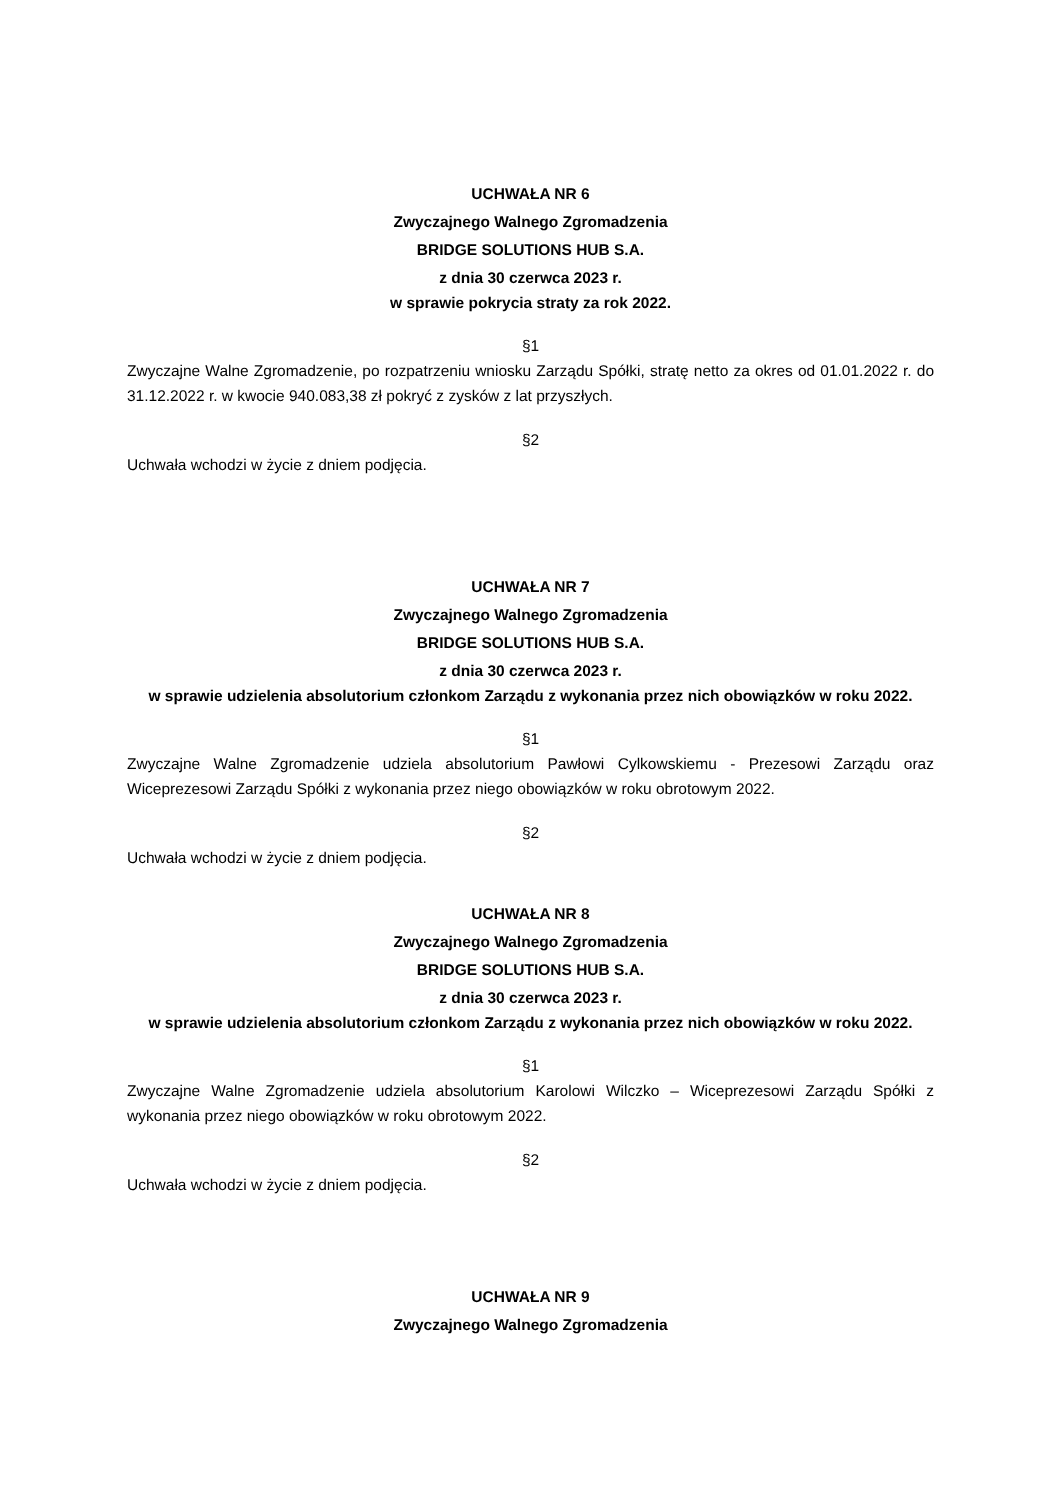UCHWAŁA NR 6
Zwyczajnego Walnego Zgromadzenia
BRIDGE SOLUTIONS HUB S.A.
z dnia 30 czerwca 2023 r.
w sprawie pokrycia straty za rok 2022.
§1
Zwyczajne Walne Zgromadzenie, po rozpatrzeniu wniosku Zarządu Spółki, stratę netto za okres od 01.01.2022 r. do 31.12.2022 r. w kwocie 940.083,38 zł pokryć z zysków z lat przyszłych.
§2
Uchwała wchodzi w życie z dniem podjęcia.
UCHWAŁA NR 7
Zwyczajnego Walnego Zgromadzenia
BRIDGE SOLUTIONS HUB S.A.
z dnia 30 czerwca 2023 r.
w sprawie udzielenia absolutorium członkom Zarządu z wykonania przez nich obowiązków w roku 2022.
§1
Zwyczajne Walne Zgromadzenie udziela absolutorium Pawłowi Cylkowskiemu - Prezesowi Zarządu oraz Wiceprezesowi Zarządu Spółki z wykonania przez niego obowiązków w roku obrotowym 2022.
§2
Uchwała wchodzi w życie z dniem podjęcia.
UCHWAŁA NR 8
Zwyczajnego Walnego Zgromadzenia
BRIDGE SOLUTIONS HUB S.A.
z dnia 30 czerwca 2023 r.
w sprawie udzielenia absolutorium członkom Zarządu z wykonania przez nich obowiązków w roku 2022.
§1
Zwyczajne Walne Zgromadzenie udziela absolutorium Karolowi Wilczko – Wiceprezesowi Zarządu Spółki z wykonania przez niego obowiązków w roku obrotowym 2022.
§2
Uchwała wchodzi w życie z dniem podjęcia.
UCHWAŁA NR 9
Zwyczajnego Walnego Zgromadzenia